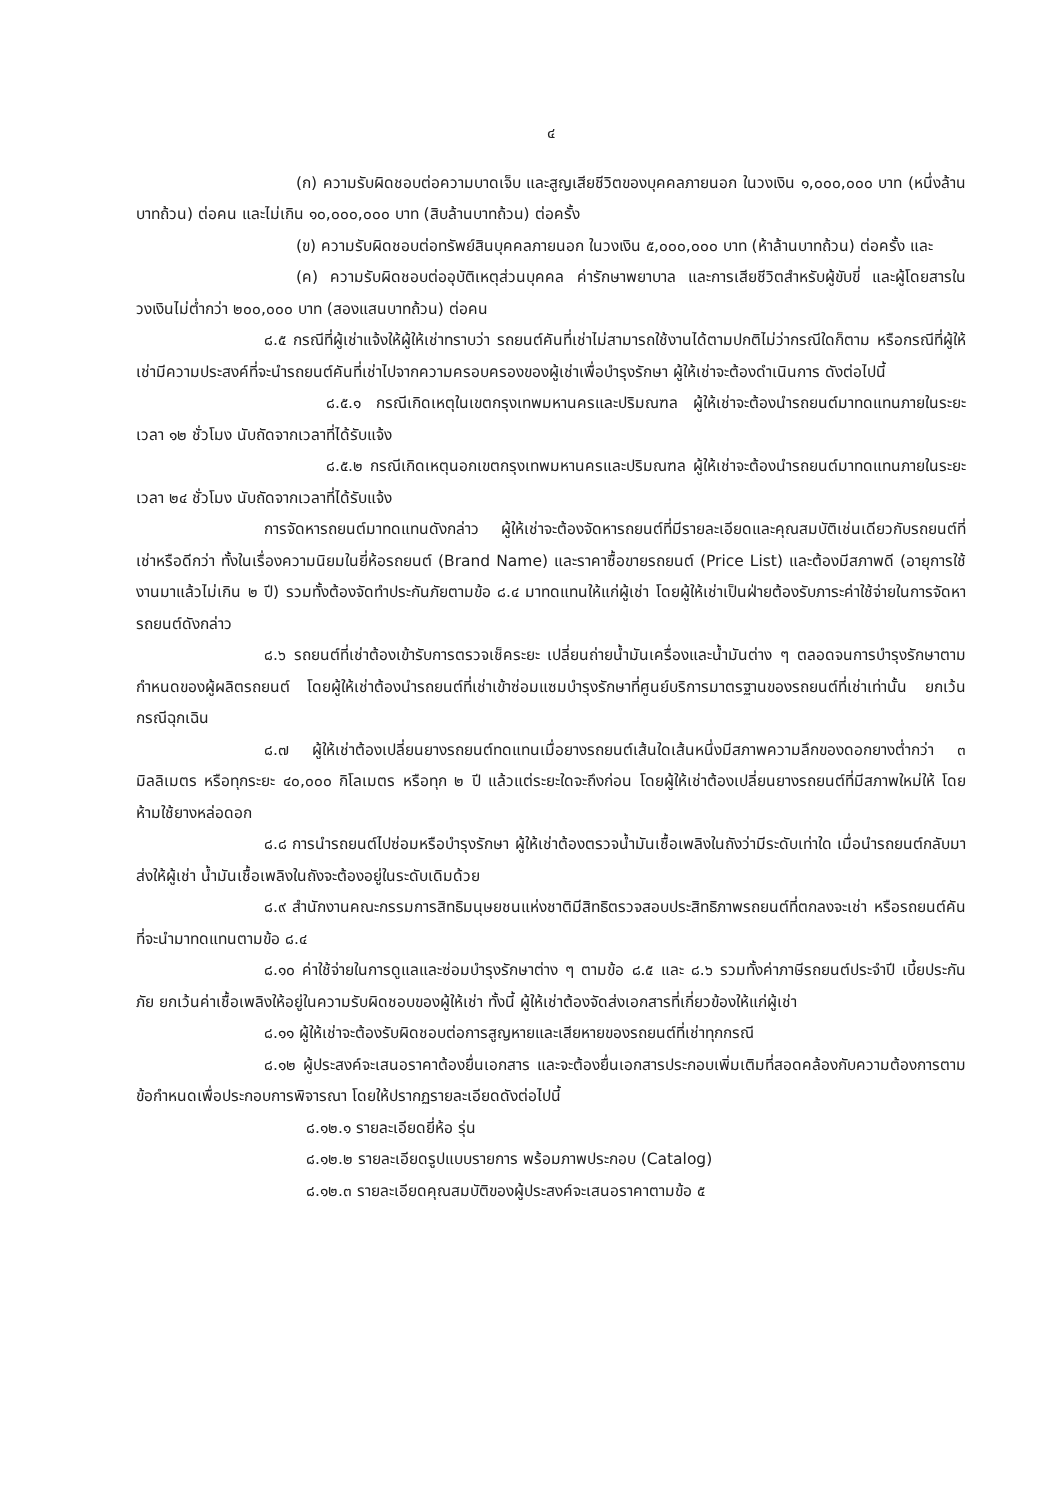๔
(ก) ความรับผิดชอบต่อความบาดเจ็บ และสูญเสียชีวิตของบุคคลภายนอก ในวงเงิน ๑,๐๐๐,๐๐๐ บาท (หนึ่งล้านบาทถ้วน) ต่อคน และไม่เกิน ๑๐,๐๐๐,๐๐๐ บาท (สิบล้านบาทถ้วน) ต่อครั้ง
(ข) ความรับผิดชอบต่อทรัพย์สินบุคคลภายนอก ในวงเงิน ๕,๐๐๐,๐๐๐ บาท (ห้าล้านบาทถ้วน) ต่อครั้ง และ
(ค) ความรับผิดชอบต่ออุบัติเหตุส่วนบุคคล ค่ารักษาพยาบาล และการเสียชีวิตสำหรับผู้ขับขี่ และผู้โดยสารในวงเงินไม่ต่ำกว่า ๒๐๐,๐๐๐ บาท (สองแสนบาทถ้วน) ต่อคน
๘.๕ กรณีที่ผู้เช่าแจ้งให้ผู้ให้เช่าทราบว่า รถยนต์คันที่เช่าไม่สามารถใช้งานได้ตามปกติไม่ว่ากรณีใดก็ตาม หรือกรณีที่ผู้ให้เช่ามีความประสงค์ที่จะนำรถยนต์คันที่เช่าไปจากความครอบครองของผู้เช่าเพื่อบำรุงรักษา ผู้ให้เช่าจะต้องดำเนินการ ดังต่อไปนี้
๘.๕.๑ กรณีเกิดเหตุในเขตกรุงเทพมหานครและปริมณฑล ผู้ให้เช่าจะต้องนำรถยนต์มาทดแทนภายในระยะเวลา ๑๒ ชั่วโมง นับถัดจากเวลาที่ได้รับแจ้ง
๘.๕.๒ กรณีเกิดเหตุนอกเขตกรุงเทพมหานครและปริมณฑล ผู้ให้เช่าจะต้องนำรถยนต์มาทดแทนภายในระยะเวลา ๒๔ ชั่วโมง นับถัดจากเวลาที่ได้รับแจ้ง
การจัดหารถยนต์มาทดแทนดังกล่าว ผู้ให้เช่าจะต้องจัดหารถยนต์ที่มีรายละเอียดและคุณสมบัติเช่นเดียวกับรถยนต์ที่เช่าหรือดีกว่า ทั้งในเรื่องความนิยมในยี่ห้อรถยนต์ (Brand Name) และราคาซื้อขายรถยนต์ (Price List) และต้องมีสภาพดี (อายุการใช้งานมาแล้วไม่เกิน ๒ ปี) รวมทั้งต้องจัดทำประกันภัยตามข้อ ๘.๔ มาทดแทนให้แก่ผู้เช่า โดยผู้ให้เช่าเป็นฝ่ายต้องรับภาระค่าใช้จ่ายในการจัดหารถยนต์ดังกล่าว
๘.๖ รถยนต์ที่เช่าต้องเข้ารับการตรวจเช็คระยะ เปลี่ยนถ่ายน้ำมันเครื่องและน้ำมันต่าง ๆ ตลอดจนการบำรุงรักษาตามกำหนดของผู้ผลิตรถยนต์ โดยผู้ให้เช่าต้องนำรถยนต์ที่เช่าเข้าซ่อมแซมบำรุงรักษาที่ศูนย์บริการมาตรฐานของรถยนต์ที่เช่าเท่านั้น ยกเว้นกรณีฉุกเฉิน
๘.๗ ผู้ให้เช่าต้องเปลี่ยนยางรถยนต์ทดแทนเมื่อยางรถยนต์เส้นใดเส้นหนึ่งมีสภาพความลึกของดอกยางต่ำกว่า ๓ มิลลิเมตร หรือทุกระยะ ๔๐,๐๐๐ กิโลเมตร หรือทุก ๒ ปี แล้วแต่ระยะใดจะถึงก่อน โดยผู้ให้เช่าต้องเปลี่ยนยางรถยนต์ที่มีสภาพใหม่ให้ โดยห้ามใช้ยางหล่อดอก
๘.๘ การนำรถยนต์ไปซ่อมหรือบำรุงรักษา ผู้ให้เช่าต้องตรวจน้ำมันเชื้อเพลิงในถังว่ามีระดับเท่าใด เมื่อนำรถยนต์กลับมาส่งให้ผู้เช่า น้ำมันเชื้อเพลิงในถังจะต้องอยู่ในระดับเดิมด้วย
๘.๙ สำนักงานคณะกรรมการสิทธิมนุษยชนแห่งชาติมีสิทธิตรวจสอบประสิทธิภาพรถยนต์ที่ตกลงจะเช่า หรือรถยนต์คันที่จะนำมาทดแทนตามข้อ ๘.๔
๘.๑๐ ค่าใช้จ่ายในการดูแลและซ่อมบำรุงรักษาต่าง ๆ ตามข้อ ๘.๕ และ ๘.๖ รวมทั้งค่าภาษีรถยนต์ประจำปี เบี้ยประกันภัย ยกเว้นค่าเชื้อเพลิงให้อยู่ในความรับผิดชอบของผู้ให้เช่า ทั้งนี้ ผู้ให้เช่าต้องจัดส่งเอกสารที่เกี่ยวข้องให้แก่ผู้เช่า
๘.๑๑ ผู้ให้เช่าจะต้องรับผิดชอบต่อการสูญหายและเสียหายของรถยนต์ที่เช่าทุกกรณี
๘.๑๒ ผู้ประสงค์จะเสนอราคาต้องยื่นเอกสาร และจะต้องยื่นเอกสารประกอบเพิ่มเติมที่สอดคล้องกับความต้องการตามข้อกำหนดเพื่อประกอบการพิจารณา โดยให้ปรากฏรายละเอียดดังต่อไปนี้
๘.๑๒.๑ รายละเอียดยี่ห้อ รุ่น
๘.๑๒.๒ รายละเอียดรูปแบบรายการ พร้อมภาพประกอบ (Catalog)
๘.๑๒.๓ รายละเอียดคุณสมบัติของผู้ประสงค์จะเสนอราคาตามข้อ ๕